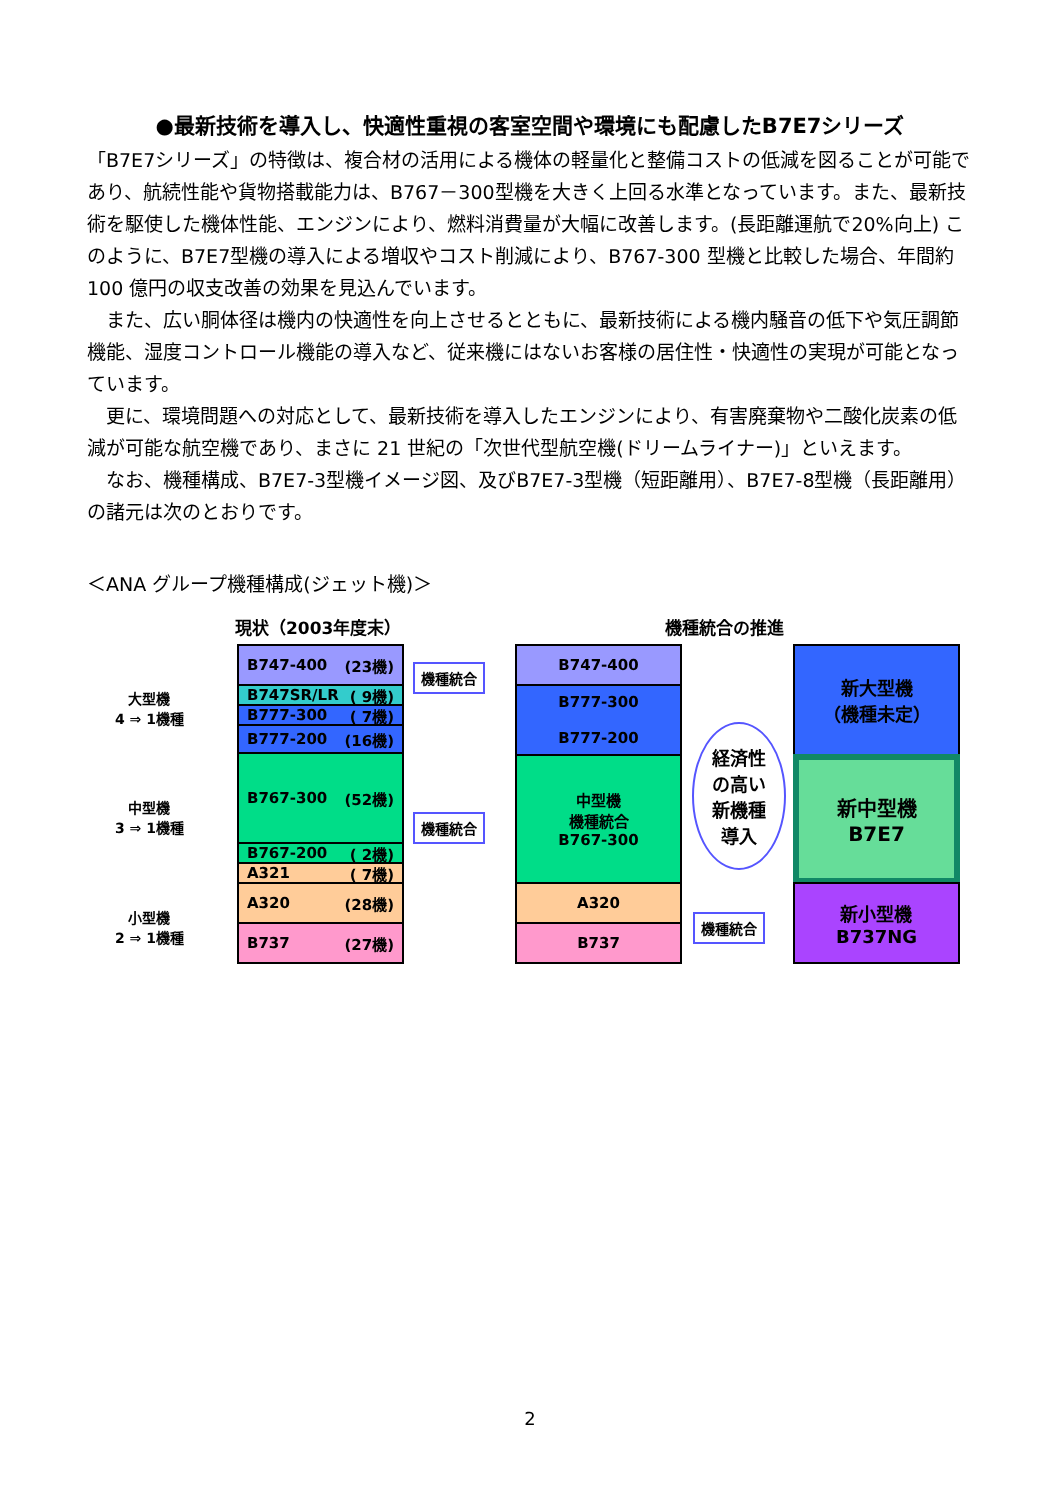●最新技術を導入し、快適性重視の客室空間や環境にも配慮したB7E7シリーズ
「B7E7シリーズ」の特徴は、複合材の活用による機体の軽量化と整備コストの低減を図ることが可能であり、航続性能や貨物搭載能力は、B767－300型機を大きく上回る水準となっています。また、最新技術を駆使した機体性能、エンジンにより、燃料消費量が大幅に改善します。(長距離運航で20%向上) このように、B7E7型機の導入による増収やコスト削減により、B767-300 型機と比較した場合、年間約 100 億円の収支改善の効果を見込んでいます。
　また、広い胴体径は機内の快適性を向上させるとともに、最新技術による機内騒音の低下や気圧調節機能、湿度コントロール機能の導入など、従来機にはないお客様の居住性・快適性の実現が可能となっています。
　更に、環境問題への対応として、最新技術を導入したエンジンにより、有害廃棄物や二酸化炭素の低減が可能な航空機であり、まさに 21 世紀の「次世代型航空機(ドリームライナー)」といえます。
　なお、機種構成、B7E7-3型機イメージ図、及びB7E7-3型機（短距離用）、B7E7-8型機（長距離用）の諸元は次のとおりです。
＜ANA グループ機種構成(ジェット機)＞
現状（2003年度末） 機種統合の推進
大型機
4 ⇒ 1機種
中型機
3 ⇒ 1機種
小型機
2 ⇒ 1機種
B747-400 (23機)
B747SR/LR ( 9機)
B777-300 ( 7機)
B777-200 (16機)
B767-300 (52機)
B767-200 ( 2機)
A321 ( 7機)
A320 (28機)
B737 (27機)
機種統合
機種統合
B747-400
B777-300
B777-200
中型機
機種統合
B767-300
A320
B737
経済性
の高い
新機種
導入
機種統合
新大型機
（機種未定）
新中型機
B7E7
新小型機
B737NG
2